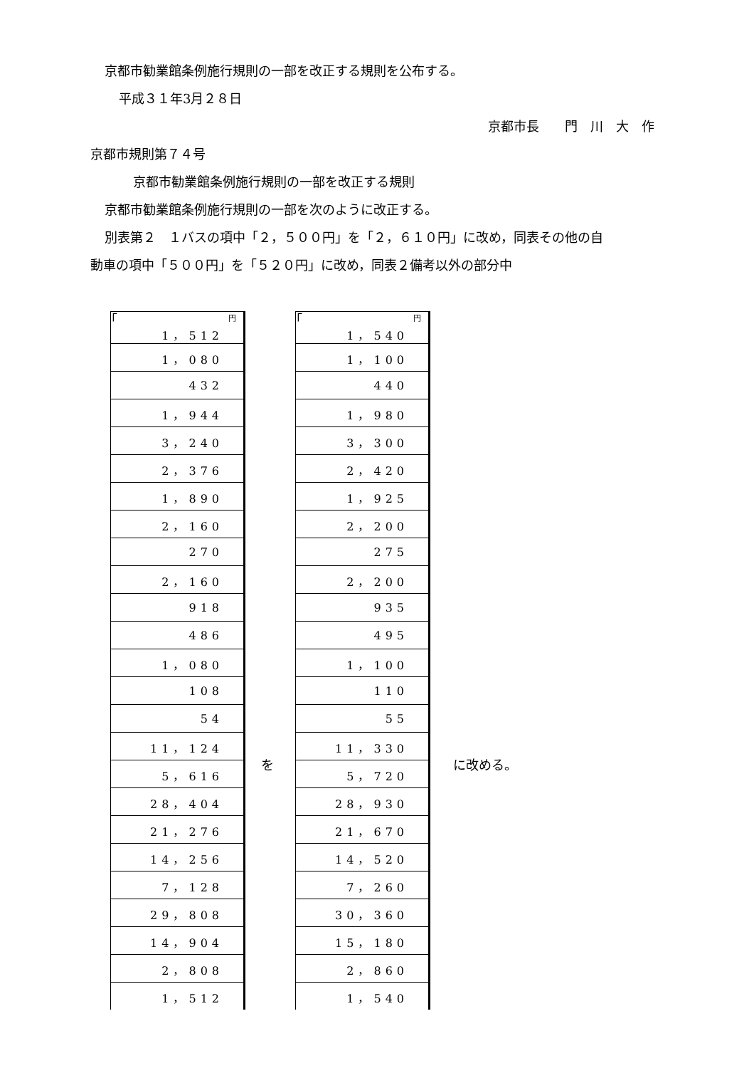京都市勧業館条例施行規則の一部を改正する規則を公布する。
平成３１年3月２８日
京都市長　　門　川　大　作
京都市規則第７４号
京都市勧業館条例施行規則の一部を改正する規則
京都市勧業館条例施行規則の一部を次のように改正する。
別表第２　１バスの項中「２，５００円」を「２，６１０円」に改め，同表その他の自
動車の項中「５００円」を「５２０円」に改め，同表２備考以外の部分中
「
| 円 |
| 1，512 |
| 1，080 |
| 432 |
| 1，944 |
| 3，240 |
| 2，376 |
| 1，890 |
| 2，160 |
| 270 |
| 2，160 |
| 918 |
| 486 |
| 1，080 |
| 108 |
| 54 |
| 11，124 |
| 5，616 |
| 28，404 |
| 21，276 |
| 14，256 |
| 7，128 |
| 29，808 |
| 14，904 |
| 2，808 |
| 1，512 |
を 「
| 円 |
| 1，540 |
| 1，100 |
| 440 |
| 1，980 |
| 3，300 |
| 2，420 |
| 1，925 |
| 2，200 |
| 275 |
| 2，200 |
| 935 |
| 495 |
| 1，100 |
| 110 |
| 55 |
| 11，330 |
| 5，720 |
| 28，930 |
| 21，670 |
| 14，520 |
| 7，260 |
| 30，360 |
| 15，180 |
| 2，860 |
| 1，540 |
に改める。